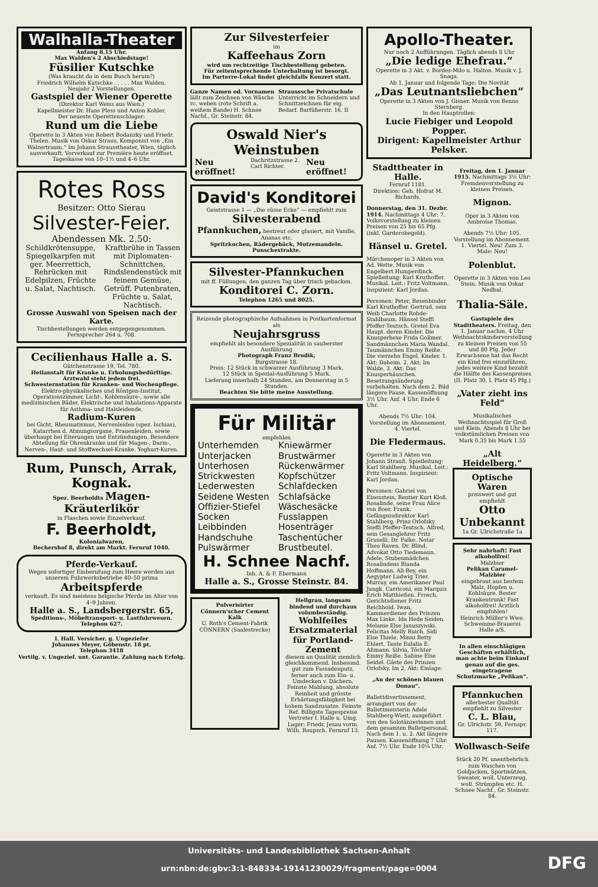Walhalla-Theater
Anfang 8.15 Uhr.
Max Walden's 2 Abschiedstage!
Füsilier Kutschke
(Was kraucht da in dem Busch herum?)
Friedrich Wilhelm Kutschke . . . . . Max Walden.
Neujahr 2 Vorstellungen.
Gastspiel der Wiener Operette
(Direktor Karl Weiss aus Wien.)
Kapellmeister Dr. Hans Pless und Anton Kohler.
Der neueste Operettenschlager:
Rund um die Liebe
Operette in 3 Akten von Robert Bodanzky und Friedr. Thelen. Musik von Oskar Straus, Komponist von „Ein Walzertraum.“ Im Johann Strausstheater, Wien, täglich ausverkauft. Vorverkauf zur Première heute eröffnet. Tageskasse von 10–1½ und 4–6 Uhr.
Rotes Ross
Besitzer: Otto Sierau
Silvester-Feier.
Abendessen Mk. 2.50:
Schildkrötensuppe, Spiegelkarpfen mit ger. Meerrettich, Rehrücken mit Edelpilzen, Früchte u. Salat, Nachtisch.
Kraftbrühe in Tassen mit Diplomaten-Schnittchen, Rindslendenstück mit feinem Gemüse, Getrüff. Putenbraten, Früchte u. Salat, Nachtisch.
Grosse Auswahl von Speisen nach der Karte.
Tischbestellungen werden entgegengenommen.
Fernsprecher 264 u. 708.
Cecilienhaus Halle a. S.
Gütchenstrasse 19, Tel. 780.
Heilanstalt für Kranke u. Erholungsbedürftige.
Arztwahl steht jedem frei.
Schwesternstation für Kranken- und Wochenpflege.
Elektro-physikalisches und Röntgen-Institut, Operationszimmer, Licht-, Kohlensäure-, sowie alle medizinischen Bäder. Elektrische und Inhalations-Apparate für Asthma- und Halsleidende.
Radium-Kuren
bei Gicht, Rheumatismus, Nervenleiden (spez. Ischias), Katarrhen d. Atmungsorgane, Frauenleiden, sowie überhaupt bei Eiterungen und Entzündungen. Besondere Abteilung für Ohrenkranke und für Magen-, Darm-, Nerven-, Haut- und Stoffwechsel-Kranke. Yoghurt-Kuren.
Rum, Punsch, Arrak, Kognak.
Spez. Beerholdts Magen-Kräuterlikör
in Flaschen sowie Einzelverkauf.
F. Beerholdt,
Kolonialwaren,
Bechershof 8, direkt am Markt. Fernruf 1040.
Pferde-Verkauf.
Wegen sofortiger Einberufung zum Heere werden aus unserem Fuhrwerksbetriebe 40–50 prima
Arbeitspferde
verkauft. Es sind meistens belgische Pferde im Alter von 4–9 Jahren.
Halle a. S., Landsbergerstr. 65,
Speditions-, Möbeltransport- u. Lastfuhrwesen.
Telephon 627.
I. Hall. Versicher. g. Ungeziefer
Johannes Meyer, Göbenstr. 18 pt.
Telephon 3418
Vertilg. v. Ungezief. unt. Garantie. Zahlung nach Erfolg.
Zur Silvesterfeier
im
Kaffeehaus Zorn
wird um rechtzeitige Tischbestellung gebeten.
Für zeitentsprechende Unterhaltung ist besorgt.
Im Parterre-Lokal findet gleichfalls Konzert statt.
Ganze Namen od. Vornamen läßt zum Zeichnen von Wäsche rc. weben (rote Schrift a. weißem Bande) H. Schnee Nachf., Gr. Steinstr. 84.
Strausssche Privatschule Unterricht im Schneidern und Schnittzeichnen für eig. Bedarf. Barfüßerstr. 16, II
Oswald Nier's Weinstuben
Neu eröffnet!
Dachritzstrasse 2.
Carl Richter.
Neu eröffnet!
David's Konditorei
Geiststrasse 1 — „Die süsse Ecke“ — empfiehlt zum
Silvesterabend
Pfannkuchen, bestreut oder glasiert, mit Vanille, Ananas etc.
Spritzkuchen, Rädergebäck, Mutzemandeln.
Punschextrakte.
Silvester-Pfannkuchen
mit ff. Füllungen, den ganzen Tag über frisch gebacken.
Konditorei C. Zorn.
Telephon 1265 und 8025.
Reizende photographische Aufnahmen in Postkartenformat als
Neujahrsgruss
empfiehlt als besondere Spezialität in sauberster Ausführung
Photograph Franz Brodik,
Burgstrasse 18.
Preis: 12 Stück in schwarzer Ausführung 3 Mark.
12 Stück in Spezial-Ausführung 5 Mark.
Lieferung innerhalb 24 Stunden, am Donnerstag in 5 Stunden.
Beachten Sie bitte meine Ausstellung.
Für Militär
empfehlen
Unterhemden
Unterjacken
Unterhosen
Strickwesten
Lederwesten
Seidene Westen
Offizier-Stiefel
Socken
Leibbinden
Handschuhe
Pulswärmer
Kniewärmer
Brustwärmer
Rückenwärmer
Kopfschützer
Schlafdecken
Schlafsäcke
Wäschesäcke
Fusslappen
Hosenträger
Taschentücher
Brustbeutel.
H. Schnee Nachf.
Inh. A. & F. Ebermann
Halle a. S., Grosse Steinstr. 84.
Pulverisirter Cönnern'scher Cement Kalk
U. Roth's Cement-Fabrik CÖNNERN (Saalestrecke)
Hellgrau, langsam bindend und durchaus volumbeständig.
Wohlfeiles Ersatzmaterial für Portland-Zement
diesem an Qualität ziemlich gleichkommend. Insbesond. gut zum Fassadenputz, ferner auch zum Ein- u. Umdecken v. Dächern. Feinste Mahlung, absolute Reinheit und grösste Erhärtungsfähigkeit bei hohem Sandzusatze. Feinste Ref. Billigste Tagespreise Vertreter f. Halle u. Umg. Lager: Friedr. Jesau vorm. Wilh. Roupsch. Fernruf 13.
Apollo-Theater.
Nur noch 2 Aufführungen. Täglich abends 8 Uhr
„Die ledige Ehefrau.“
Operette in 3 Akt. v. Bordes-Milo u. Halton. Musik v. J. Snaga.
Ab 1. Januar und folgende Tage: Die Novität
„Das Leutnantsliebchen“
Operette in 3 Akten von J. Gisner. Musik von Benno Sternberg.
In den Hauptrollen:
Lucie Fiebiger und Leopold Popper.
Dirigent: Kapellmeister Arthur Pelsker.
Stadttheater in Halle.
Fernruf 1181.
Direktion: Geh. Hofrat M. Richards.
Donnerstag, den 31. Dezbr. 1914. Nachmittags 4 Uhr: 7. Volksvorstellung zu kleinen Preisen von 25 bis 65 Pfg. (inkl. Garderobegeld).
Hänsel u. Gretel.
Märchenoper in 3 Akten von Ad. Wette. Musik von Engelbert Humperdinck. Spielleitung: Karl Kruthoffer. Musikal. Leit.: Fritz Voltmann. Inspizient: Karl Jordan.
Personen: Peter, Besenbinder Karl Kruthoffer. Gertrud, sein Weib Charlotte Rohde-Stahlbaum. Hänsel Steffi Pfeffer-Teutsch. Gretel Eva Haupt. deren Kinder. Die Knusperhexe Frida Gollmer. Sandmännchen Maria Wandal. Taumännchen Emmy Reiße. Die vierzehn Engel. Kinder. 1. Akt: Daheim. 2. Akt: Im Walde. 3. Akt: Das Knusperhäuschen. Besetzungsänderung vorbehalten. Nach dem 2. Bild längere Pause. Kassenöffnung 3½ Uhr. Anf. 4 Uhr. Ende 6 Uhr.
Abends 7½ Uhr: 104. Vorstellung im Abonnement. 4. Viertel.
Die Fledermaus.
Operette in 3 Akten von Johann Strauß. Spielleitung: Karl Stahlberg. Musikal. Leit.: Fritz Voltmann. Inspizient: Karl Jordan.
Personen: Gabriel von Eisenstein, Rentier Kurt Kloß. Rosalinde, seine Frau Alice von Boer. Frank, Gefängnisdirektor Karl Stahlberg. Prinz Orlofsky Steffi Pfeffer-Teutsch. Alfred, sein Gesanglehrer Fritz Gruselli. Dr. Falke, Notar Theo Raven. Dr. Blind, Advokat Otto Tiedemann. Adele, Stubenmädchen Rosalindens Blanda Hoffmann. Ali-Bey, ein Aegypter Ludwig Trier. Murray, ein Amerikaner Paul Jungk. Carriconi, ein Marquis Erich Matthießen. Frosch, Gerichtsdiener Fritz Reichhold. Iwan, Kammerdiener des Prinzen Max Linke. Ida Hede Seiden. Melanie Else Januszynski. Felicitas Melly Ruich. Sidi Else Thiele. Minni Betty Ehlert. Tante Eulalia E. Aßmann. Silvia, Töchter Emmy Reiße. Sabine Else Seidel. Gäste des Prinzen Orlofsky. Im 2. Akt: Einlage:
„An der schönen blauen Donau“.
Ballettdivertissement, arrangiert von der Ballettmeisterin Adele Stahlberg-Wieit, ausgeführt von den Solotänzerinnen und dem gesamten Balletpersonal. Nach dem 1. u. 2. Akt längere Pausen. Kassenöffnung 7 Uhr. Anf. 7½ Uhr. Ende 10¼ Uhr.
Freitag, den 1. Januar 1915. Nachmittags 3½ Uhr: Fremdenvorstellung zu kleinen Preisen.
Mignon.
Oper in 3 Akten von Ambroise Thomas.
Abends 7½ Uhr: 105. Vorstellung im Abonnement. 1. Viertel. Neu! Zum 3. Male: Neu!
Polenblut.
Operette in 3 Akten von Leo Stein. Musik von Oskar Nedbal.
Thalia-Säle.
Gastspiele des Stadttheaters. Freitag, den 1. Januar nachm. 4 Uhr Weihnachtskindervorstellung zu kleinen Preisen von 55 und 80 Pfg. Jeder Erwachsene hat das Recht ein Kind frei einzuführen, jedes weitere Kind bezahlt die Hälfte des Kassenpreises (II. Platz 30, I. Platz 45 Pfg.)
„Vater zieht ins Feld“
Musikalisches Weihnachtsspiel für Groß und Klein. Abends 8 Uhr bei volkstümlichen Preisen von Mark 0.35 bis Mark 1.55
„Alt Heidelberg.“
Optische Waren
preiswert und gut empfiehlt
Otto Unbekannt
1a Gr. Ulrichstraße 1a
Sehr nahrhaft! Fast alkoholfrei!
Malzbier
Pelikan Caramel-Malzbier
eingebraut aus bestem Malz, Hopfen u. Kohlsäure. Bester Krankentrunk! Fast alkoholfrei! Ärztlich empfohlen!
Heinrich Müller's Wwe. Schwemme-Brauerei Halle a/S.
In allen einschlägigen Geschäften erhältlich, man achte beim Einkauf genau auf die ges. eingetragene Schutzmarke „Pelikan“.
Pfannkuchen
allerbester Qualität empfiehlt zu Silvester
C. L. Blau,
Gr. Ulrichstr. 59, Fernspr. 117.
Wollwasch-Seife
Stück 20 Pf. unentbehrlich zum Waschen von Goldjacken, Sportmützen, Sweater, woll. Unterzeug, woll. Strümpfen etc. H. Schnee Nachf., Gr. Steinstr. 84.
Universitäts- und Landesbibliothek Sachsen-Anhalt
urn:nbn:de:gbv:3:1-848334-19141230029/fragment/page=0004
DFG